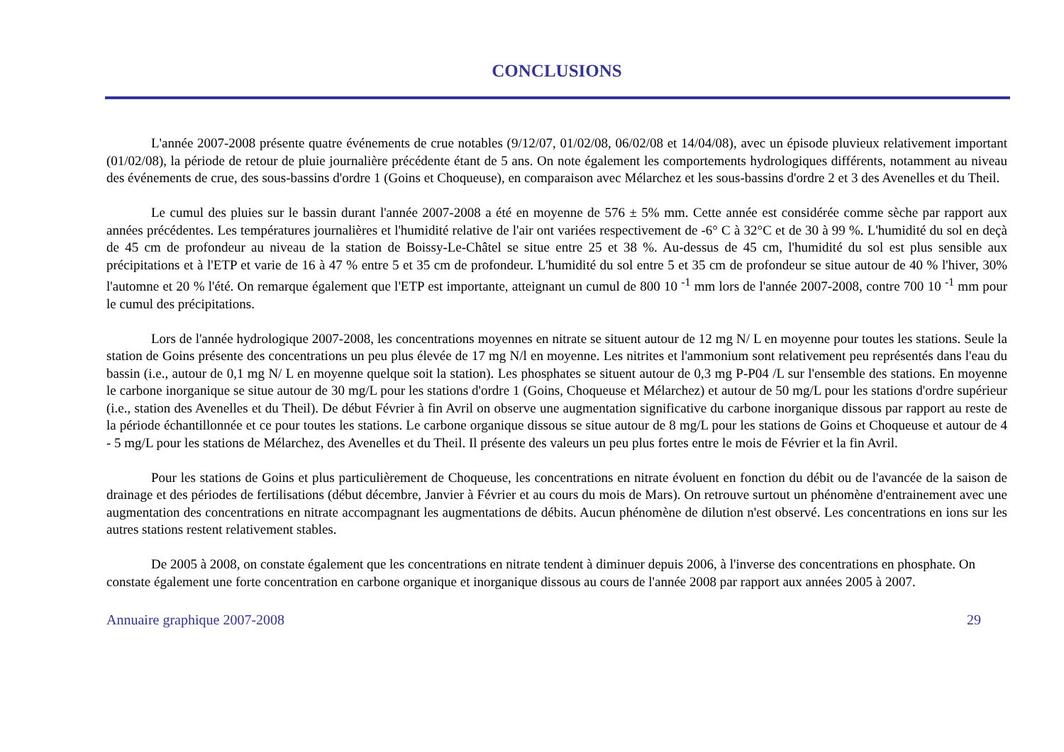CONCLUSIONS
L'année 2007-2008 présente quatre événements de crue notables (9/12/07, 01/02/08, 06/02/08 et 14/04/08), avec un épisode pluvieux relativement important (01/02/08), la période de retour de pluie journalière précédente étant de 5 ans. On note également les comportements hydrologiques différents, notamment au niveau des événements de crue, des sous-bassins d'ordre 1 (Goins et Choqueuse), en comparaison avec Mélarchez et les sous-bassins d'ordre 2 et 3 des Avenelles et du Theil.
Le cumul des pluies sur le bassin durant l'année 2007-2008 a été en moyenne de 576 ± 5% mm. Cette année est considérée comme sèche par rapport aux années précédentes. Les températures journalières et l'humidité relative de l'air ont variées respectivement de -6° C à 32°C et de 30 à 99 %. L'humidité du sol en deçà de 45 cm de profondeur au niveau de la station de Boissy-Le-Châtel se situe entre 25 et 38 %. Au-dessus de 45 cm, l'humidité du sol est plus sensible aux précipitations et à l'ETP et varie de 16 à 47 % entre 5 et 35 cm de profondeur. L'humidité du sol entre 5 et 35 cm de profondeur se situe autour de 40 % l'hiver, 30% l'automne et 20 % l'été. On remarque également que l'ETP est importante, atteignant un cumul de 800 10 <sup>-1</sup> mm lors de l'année 2007-2008, contre 700 10 <sup>-1</sup> mm pour le cumul des précipitations.
Lors de l'année hydrologique 2007-2008, les concentrations moyennes en nitrate se situent autour de 12 mg N/ L en moyenne pour toutes les stations. Seule la station de Goins présente des concentrations un peu plus élevée de 17 mg N/l en moyenne. Les nitrites et l'ammonium sont relativement peu représentés dans l'eau du bassin (i.e., autour de 0,1 mg N/ L en moyenne quelque soit la station). Les phosphates se situent autour de 0,3 mg P-P04 /L sur l'ensemble des stations. En moyenne le carbone inorganique se situe autour de 30 mg/L pour les stations d'ordre 1 (Goins, Choqueuse et Mélarchez) et autour de 50 mg/L pour les stations d'ordre supérieur (i.e., station des Avenelles et du Theil). De début Février à fin Avril on observe une augmentation significative du carbone inorganique dissous par rapport au reste de la période échantillonnée et ce pour toutes les stations. Le carbone organique dissous se situe autour de 8 mg/L pour les stations de Goins et Choqueuse et autour de 4 - 5 mg/L pour les stations de Mélarchez, des Avenelles et du Theil. Il présente des valeurs un peu plus fortes entre le mois de Février et la fin Avril.
Pour les stations de Goins et plus particulièrement de Choqueuse, les concentrations en nitrate évoluent en fonction du débit ou de l'avancée de la saison de drainage et des périodes de fertilisations (début décembre, Janvier à Février et au cours du mois de Mars). On retrouve surtout un phénomène d'entrainement avec une augmentation des concentrations en nitrate accompagnant les augmentations de débits. Aucun phénomène de dilution n'est observé. Les concentrations en ions sur les autres stations restent relativement stables.
De 2005 à 2008, on constate également que les concentrations en nitrate tendent à diminuer depuis 2006, à l'inverse des concentrations en phosphate. On constate également une forte concentration en carbone organique et inorganique dissous au cours de l'année 2008 par rapport aux années 2005 à 2007.
Annuaire graphique 2007-2008 29